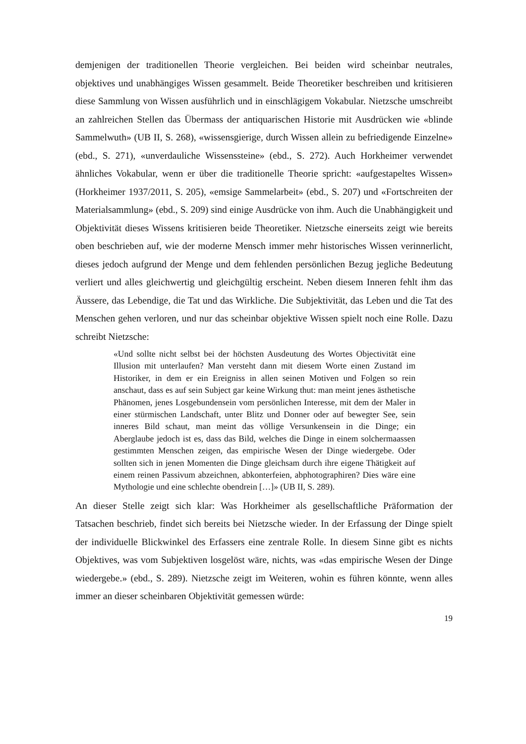demjenigen der traditionellen Theorie vergleichen. Bei beiden wird scheinbar neutrales, objektives und unabhängiges Wissen gesammelt. Beide Theoretiker beschreiben und kritisieren diese Sammlung von Wissen ausführlich und in einschlägigem Vokabular. Nietzsche umschreibt an zahlreichen Stellen das Übermass der antiquarischen Historie mit Ausdrücken wie «blinde Sammelwuth» (UB II, S. 268), «wissensgierige, durch Wissen allein zu befriedigende Einzelne» (ebd., S. 271), «unverdauliche Wissenssteine» (ebd., S. 272). Auch Horkheimer verwendet ähnliches Vokabular, wenn er über die traditionelle Theorie spricht: «aufgestapeltes Wissen» (Horkheimer 1937/2011, S. 205), «emsige Sammelarbeit» (ebd., S. 207) und «Fortschreiten der Materialsammlung» (ebd., S. 209) sind einige Ausdrücke von ihm. Auch die Unabhängigkeit und Objektivität dieses Wissens kritisieren beide Theoretiker. Nietzsche einerseits zeigt wie bereits oben beschrieben auf, wie der moderne Mensch immer mehr historisches Wissen verinnerlicht, dieses jedoch aufgrund der Menge und dem fehlenden persönlichen Bezug jegliche Bedeutung verliert und alles gleichwertig und gleichgültig erscheint. Neben diesem Inneren fehlt ihm das Äussere, das Lebendige, die Tat und das Wirkliche. Die Subjektivität, das Leben und die Tat des Menschen gehen verloren, und nur das scheinbar objektive Wissen spielt noch eine Rolle. Dazu schreibt Nietzsche:
«Und sollte nicht selbst bei der höchsten Ausdeutung des Wortes Objectivität eine Illusion mit unterlaufen? Man versteht dann mit diesem Worte einen Zustand im Historiker, in dem er ein Ereigniss in allen seinen Motiven und Folgen so rein anschaut, dass es auf sein Subject gar keine Wirkung thut: man meint jenes ästhetische Phänomen, jenes Losgebundensein vom persönlichen Interesse, mit dem der Maler in einer stürmischen Landschaft, unter Blitz und Donner oder auf bewegter See, sein inneres Bild schaut, man meint das völlige Versunkensein in die Dinge; ein Aberglaube jedoch ist es, dass das Bild, welches die Dinge in einem solchermaassen gestimmten Menschen zeigen, das empirische Wesen der Dinge wiedergebe. Oder sollten sich in jenen Momenten die Dinge gleichsam durch ihre eigene Thätigkeit auf einem reinen Passivum abzeichnen, abkonterfeien, abphotographiren? Dies wäre eine Mythologie und eine schlechte obendrein […]» (UB II, S. 289).
An dieser Stelle zeigt sich klar: Was Horkheimer als gesellschaftliche Präformation der Tatsachen beschrieb, findet sich bereits bei Nietzsche wieder. In der Erfassung der Dinge spielt der individuelle Blickwinkel des Erfassers eine zentrale Rolle. In diesem Sinne gibt es nichts Objektives, was vom Subjektiven losgelöst wäre, nichts, was «das empirische Wesen der Dinge wiedergebe.» (ebd., S. 289). Nietzsche zeigt im Weiteren, wohin es führen könnte, wenn alles immer an dieser scheinbaren Objektivität gemessen würde:
19